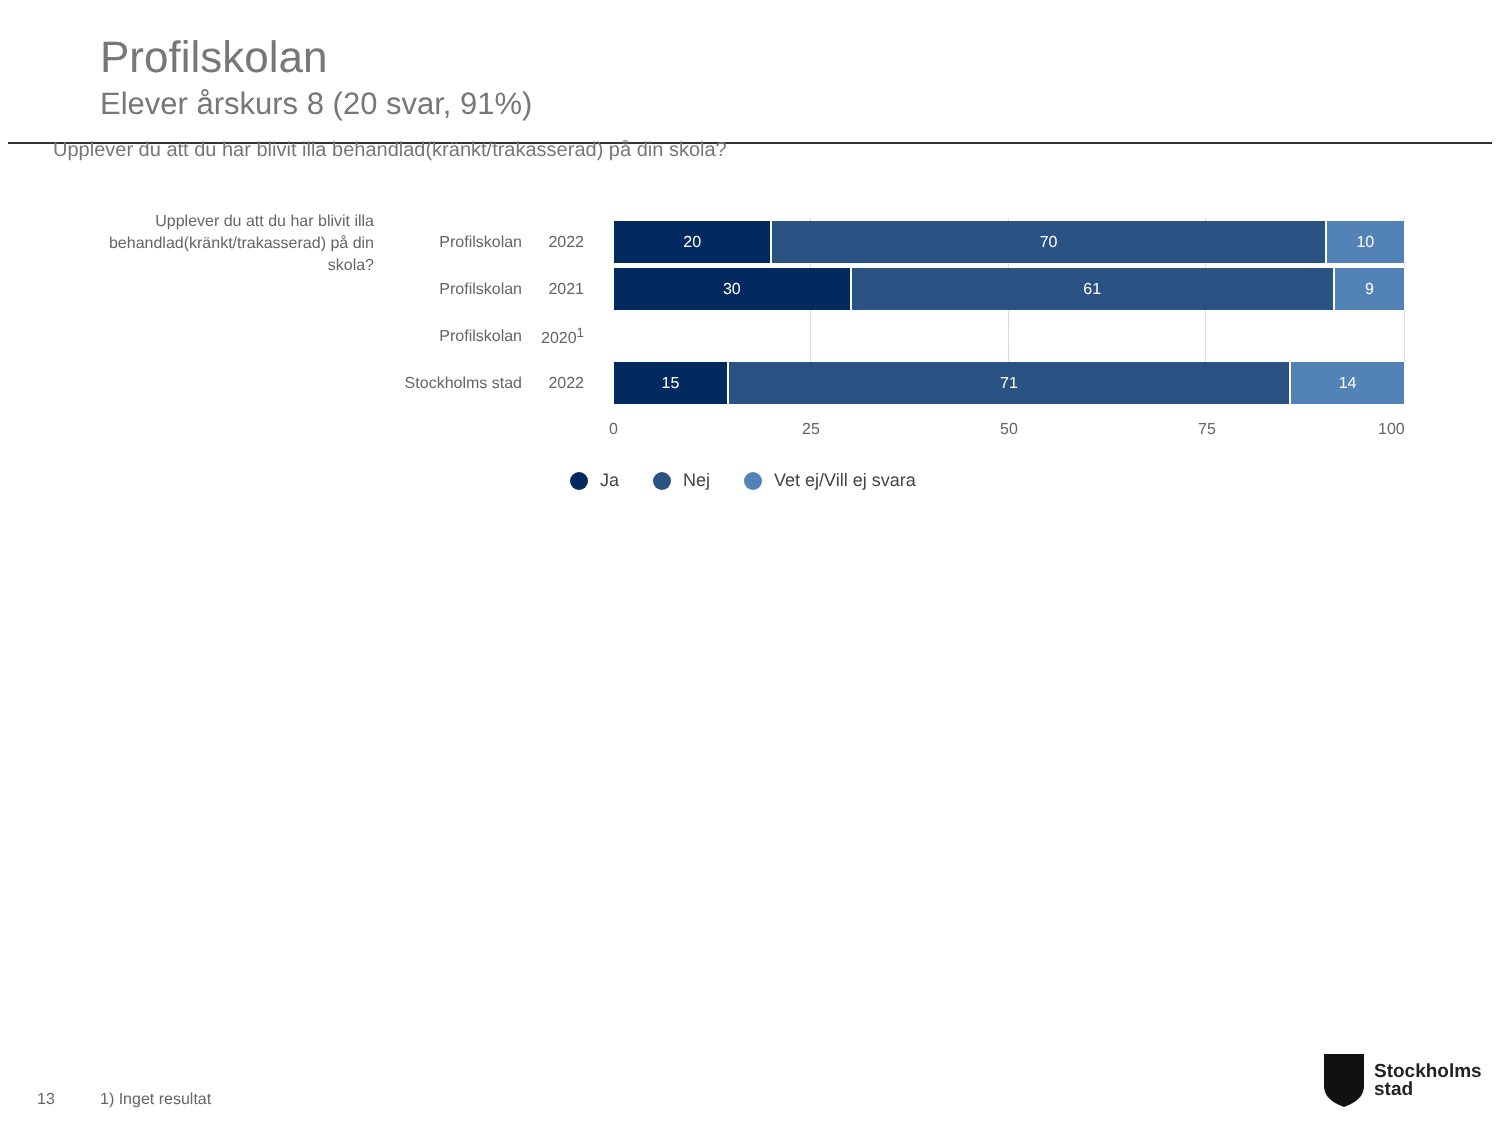Profilskolan
Elever årskurs 8 (20 svar, 91%)
Upplever du att du har blivit illa behandlad(kränkt/trakasserad) på din skola?
Upplever du att du har blivit illa behandlad(kränkt/trakasserad) på din skola?
Profilskolan 2022
20 70 10
Profilskolan 2021
30 61 9
Profilskolan 2020<sup>1</sup>
Stockholms stad
2022
15 71 14
0 25 50 75 100
Ja Nej Vet ej/Vill ej svara
13 1) Inget resultat
Stockholms
stad